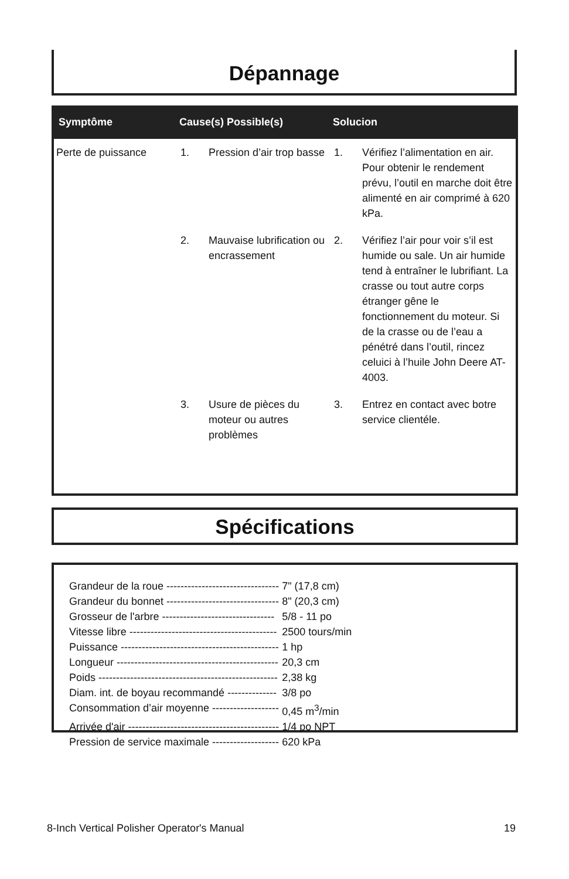Dépannage
| Symptôme | Cause(s) Possible(s) | | Solucion | |
| --- | --- | --- | --- | --- |
| Perte de puissance | 1. | Pression d’air trop basse | 1. | Vérifiez l’alimentation en air. Pour obtenir le rendement prévu, l’outil en marche doit être alimenté en air comprimé à 620 kPa. |
| | 2. | Mauvaise lubrification ou encrassement | 2. | Vérifiez l’air pour voir s’il est humide ou sale. Un air humide tend à entraîner le lubrifiant. La crasse ou tout autre corps étranger gêne le fonctionnement du moteur. Si de la crasse ou de l’eau a pénétré dans l’outil, rincez celuici à l’huile John Deere AT-4003. |
| | 3. | Usure de pièces du moteur ou autres problèmes | 3. | Entrez en contact avec botre service clientéle. |
Spécifications
| Grandeur de la roue -------------------------------- | 7" (17,8 cm) |
| Grandeur du bonnet -------------------------------- | 8" (20,3 cm) |
| Grosseur de l'arbre -------------------------------- | 5/8 - 11 po |
| Vitesse libre ------------------------------------------ | 2500 tours/min |
| Puissance --------------------------------------------- | 1 hp |
| Longueur ---------------------------------------------- | 20,3 cm |
| Poids --------------------------------------------------- | 2,38 kg |
| Diam. int. de boyau recommandé -------------- | 3/8 po |
| Consommation d’air moyenne ------------------- | 0,45 m<sup>3</sup>/min |
| Arrivée d'air ------------------------------------------- | 1/4 po NPT |
| Pression de service maximale ------------------- | 620 kPa |
8-Inch Vertical Polisher Operator's Manual 19